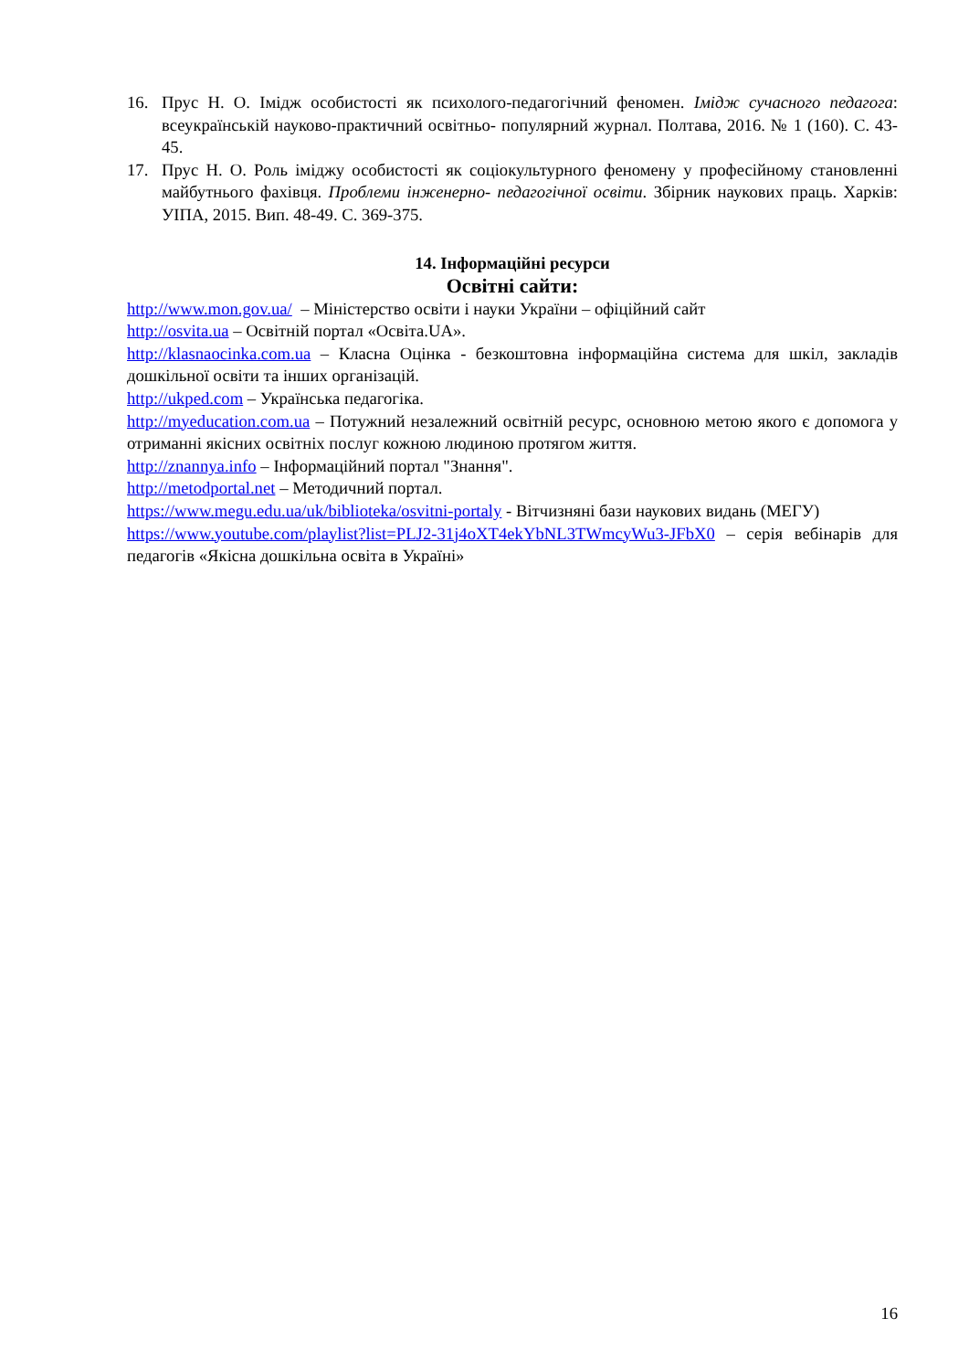16. Прус Н. О. Імідж особистості як психолого-педагогічний феномен. Імідж сучасного педагога: всеукраїнській науково-практичний освітньо- популярний журнал. Полтава, 2016. № 1 (160). С. 43-45.
17. Прус Н. О. Роль іміджу особистості як соціокультурного феномену у професійному становленні майбутнього фахівця. Проблеми інженерно- педагогічної освіти. Збірник наукових праць. Харків: УІПА, 2015. Вип. 48-49. С. 369-375.
14. Інформаційні ресурси
Освітні сайти:
http://www.mon.gov.ua/ – Міністерство освіти і науки України – офіційний сайт
http://osvita.ua – Освітній портал «Освіта.UA».
http://klasnaocinka.com.ua – Класна Оцінка - безкоштовна інформаційна система для шкіл, закладів дошкільної освіти та інших організацій.
http://ukped.com – Українська педагогіка.
http://myeducation.com.ua – Потужний незалежний освітній ресурс, основною метою якого є допомога у отриманні якісних освітніх послуг кожною людиною протягом життя.
http://znannya.info – Інформаційний портал "Знання".
http://metodportal.net – Методичний портал.
https://www.megu.edu.ua/uk/biblioteka/osvitni-portaly - Вітчизняні бази наукових видань (МЕГУ)
https://www.youtube.com/playlist?list=PLJ2-31j4oXT4ekYbNL3TWmcyWu3-JFbX0 – серія вебінарів для педагогів «Якісна дошкільна освіта в Україні»
16